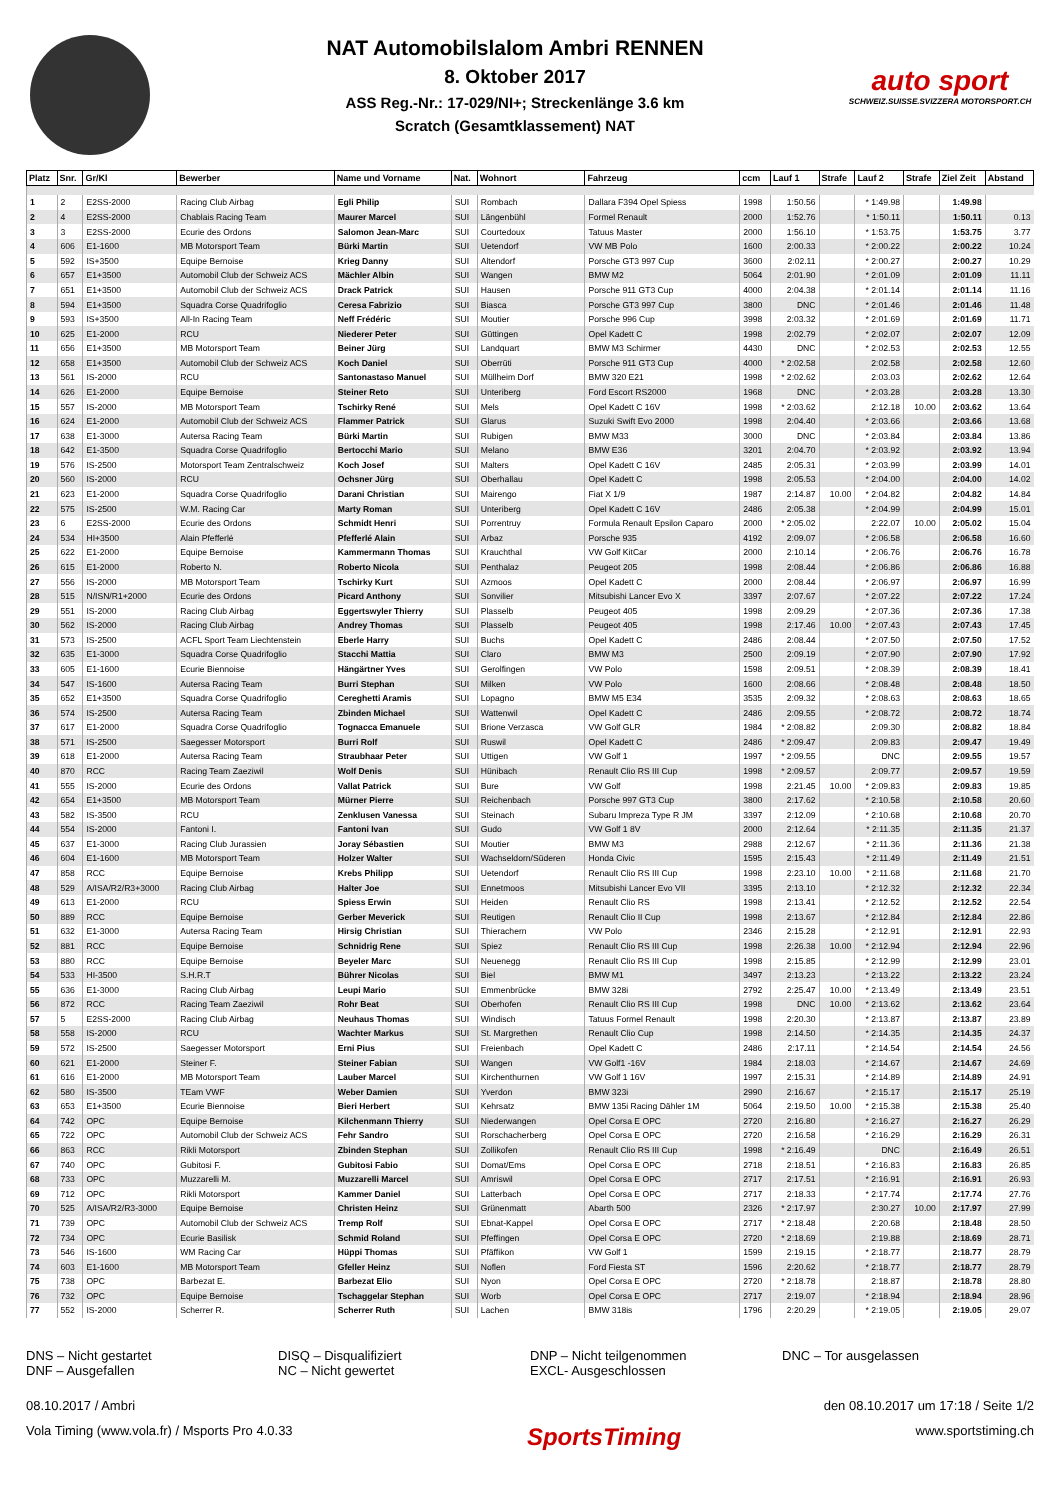NAT Automobilslalom Ambri RENNEN
8. Oktober 2017
ASS Reg.-Nr.: 17-029/NI+; Streckenlänge 3.6 km
Scratch (Gesamtklassement) NAT
auto sport
SCHWEIZ.SUISSE.SVIZZERA MOTORSPORT.CH
| Platz | Snr. | Gr/Kl | Bewerber | Name und Vorname | Nat. | Wohnort | Fahrzeug | ccm | Lauf 1 | Strafe | Lauf 2 | Strafe | Ziel Zeit | Abstand |
| --- | --- | --- | --- | --- | --- | --- | --- | --- | --- | --- | --- | --- | --- | --- |
| 1 | 2 | E2SS-2000 | Racing Club Airbag | Egli Philip | SUI | Rombach | Dallara F394 Opel Spiess | 1998 | 1:50.56 | | * 1:49.98 | | 1:49.98 | |
| 2 | 4 | E2SS-2000 | Chablais Racing Team | Maurer Marcel | SUI | Längenbühl | Formel Renault | 2000 | 1:52.76 | | * 1:50.11 | | 1:50.11 | 0.13 |
| 3 | 3 | E2SS-2000 | Ecurie des Ordons | Salomon Jean-Marc | SUI | Courtedoux | Tatuus Master | 2000 | 1:56.10 | | * 1:53.75 | | 1:53.75 | 3.77 |
| 4 | 606 | E1-1600 | MB Motorsport Team | Bürki Martin | SUI | Uetendorf | VW MB Polo | 1600 | 2:00.33 | | * 2:00.22 | | 2:00.22 | 10.24 |
| 5 | 592 | IS+3500 | Equipe Bernoise | Krieg Danny | SUI | Altendorf | Porsche GT3 997 Cup | 3600 | 2:02.11 | | * 2:00.27 | | 2:00.27 | 10.29 |
| 6 | 657 | E1+3500 | Automobil Club der Schweiz ACS | Mächler Albin | SUI | Wangen | BMW M2 | 5064 | 2:01.90 | | * 2:01.09 | | 2:01.09 | 11.11 |
| 7 | 651 | E1+3500 | Automobil Club der Schweiz ACS | Drack Patrick | SUI | Hausen | Porsche 911 GT3 Cup | 4000 | 2:04.38 | | * 2:01.14 | | 2:01.14 | 11.16 |
| 8 | 594 | E1+3500 | Squadra Corse Quadrifoglio | Ceresa Fabrizio | SUI | Biasca | Porsche GT3 997 Cup | 3800 | DNC | | * 2:01.46 | | 2:01.46 | 11.48 |
| 9 | 593 | IS+3500 | All-In Racing Team | Neff Frédéric | SUI | Moutier | Porsche 996 Cup | 3998 | 2:03.32 | | * 2:01.69 | | 2:01.69 | 11.71 |
| 10 | 625 | E1-2000 | RCU | Niederer Peter | SUI | Güttingen | Opel Kadett C | 1998 | 2:02.79 | | * 2:02.07 | | 2:02.07 | 12.09 |
| 11 | 656 | E1+3500 | MB Motorsport Team | Beiner Jürg | SUI | Landquart | BMW M3 Schirmer | 4430 | DNC | | * 2:02.53 | | 2:02.53 | 12.55 |
| 12 | 658 | E1+3500 | Automobil Club der Schweiz ACS | Koch Daniel | SUI | Oberrüti | Porsche 911 GT3 Cup | 4000 | * 2:02.58 | | 2:02.58 | | 2:02.58 | 12.60 |
| 13 | 561 | IS-2000 | RCU | Santonastaso Manuel | SUI | Müllheim Dorf | BMW 320 E21 | 1998 | * 2:02.62 | | 2:03.03 | | 2:02.62 | 12.64 |
| 14 | 626 | E1-2000 | Equipe Bernoise | Steiner Reto | SUI | Unteriberg | Ford Escort RS2000 | 1968 | DNC | | * 2:03.28 | | 2:03.28 | 13.30 |
| 15 | 557 | IS-2000 | MB Motorsport Team | Tschirky René | SUI | Mels | Opel Kadett C 16V | 1998 | * 2:03.62 | | 2:12.18 | 10.00 | 2:03.62 | 13.64 |
| 16 | 624 | E1-2000 | Automobil Club der Schweiz ACS | Flammer Patrick | SUI | Glarus | Suzuki Swift Evo 2000 | 1998 | 2:04.40 | | * 2:03.66 | | 2:03.66 | 13.68 |
| 17 | 638 | E1-3000 | Autersa Racing Team | Bürki Martin | SUI | Rubigen | BMW M33 | 3000 | DNC | | * 2:03.84 | | 2:03.84 | 13.86 |
| 18 | 642 | E1-3500 | Squadra Corse Quadrifoglio | Bertocchi Mario | SUI | Melano | BMW E36 | 3201 | 2:04.70 | | * 2:03.92 | | 2:03.92 | 13.94 |
| 19 | 576 | IS-2500 | Motorsport Team Zentralschweiz | Koch Josef | SUI | Malters | Opel Kadett C 16V | 2485 | 2:05.31 | | * 2:03.99 | | 2:03.99 | 14.01 |
| 20 | 560 | IS-2000 | RCU | Ochsner Jürg | SUI | Oberhallau | Opel Kadett C | 1998 | 2:05.53 | | * 2:04.00 | | 2:04.00 | 14.02 |
| 21 | 623 | E1-2000 | Squadra Corse Quadrifoglio | Darani Christian | SUI | Mairengo | Fiat X 1/9 | 1987 | 2:14.87 | 10.00 | * 2:04.82 | | 2:04.82 | 14.84 |
| 22 | 575 | IS-2500 | W.M. Racing Car | Marty Roman | SUI | Unteriberg | Opel Kadett C 16V | 2486 | 2:05.38 | | * 2:04.99 | | 2:04.99 | 15.01 |
| 23 | 6 | E2SS-2000 | Ecurie des Ordons | Schmidt Henri | SUI | Porrentruy | Formula Renault Epsilon Caparo | 2000 | * 2:05.02 | | 2:22.07 | 10.00 | 2:05.02 | 15.04 |
| 24 | 534 | HI+3500 | Alain Pfefferlé | Pfefferlé Alain | SUI | Arbaz | Porsche 935 | 4192 | 2:09.07 | | * 2:06.58 | | 2:06.58 | 16.60 |
| 25 | 622 | E1-2000 | Equipe Bernoise | Kammermann Thomas | SUI | Krauchthal | VW Golf KitCar | 2000 | 2:10.14 | | * 2:06.76 | | 2:06.76 | 16.78 |
| 26 | 615 | E1-2000 | Roberto N. | Roberto Nicola | SUI | Penthalaz | Peugeot 205 | 1998 | 2:08.44 | | * 2:06.86 | | 2:06.86 | 16.88 |
| 27 | 556 | IS-2000 | MB Motorsport Team | Tschirky Kurt | SUI | Azmoos | Opel Kadett C | 2000 | 2:08.44 | | * 2:06.97 | | 2:06.97 | 16.99 |
| 28 | 515 | N/ISN/R1+2000 | Ecurie des Ordons | Picard Anthony | SUI | Sonvilier | Mitsubishi Lancer Evo X | 3397 | 2:07.67 | | * 2:07.22 | | 2:07.22 | 17.24 |
| 29 | 551 | IS-2000 | Racing Club Airbag | Eggertswyler Thierry | SUI | Plasselb | Peugeot 405 | 1998 | 2:09.29 | | * 2:07.36 | | 2:07.36 | 17.38 |
| 30 | 562 | IS-2000 | Racing Club Airbag | Andrey Thomas | SUI | Plasselb | Peugeot 405 | 1998 | 2:17.46 | 10.00 | * 2:07.43 | | 2:07.43 | 17.45 |
| 31 | 573 | IS-2500 | ACFL Sport Team Liechtenstein | Eberle Harry | SUI | Buchs | Opel Kadett C | 2486 | 2:08.44 | | * 2:07.50 | | 2:07.50 | 17.52 |
| 32 | 635 | E1-3000 | Squadra Corse Quadrifoglio | Stacchi Mattia | SUI | Claro | BMW M3 | 2500 | 2:09.19 | | * 2:07.90 | | 2:07.90 | 17.92 |
| 33 | 605 | E1-1600 | Ecurie Biennoise | Hängärtner Yves | SUI | Gerolfingen | VW Polo | 1598 | 2:09.51 | | * 2:08.39 | | 2:08.39 | 18.41 |
| 34 | 547 | IS-1600 | Autersa Racing Team | Burri Stephan | SUI | Milken | VW Polo | 1600 | 2:08.66 | | * 2:08.48 | | 2:08.48 | 18.50 |
| 35 | 652 | E1+3500 | Squadra Corse Quadrifoglio | Cereghetti Aramis | SUI | Lopagno | BMW M5 E34 | 3535 | 2:09.32 | | * 2:08.63 | | 2:08.63 | 18.65 |
| 36 | 574 | IS-2500 | Autersa Racing Team | Zbinden Michael | SUI | Wattenwil | Opel Kadett C | 2486 | 2:09.55 | | * 2:08.72 | | 2:08.72 | 18.74 |
| 37 | 617 | E1-2000 | Squadra Corse Quadrifoglio | Tognacca Emanuele | SUI | Brione Verzasca | VW Golf GLR | 1984 | * 2:08.82 | | 2:09.30 | | 2:08.82 | 18.84 |
| 38 | 571 | IS-2500 | Saegesser Motorsport | Burri Rolf | SUI | Ruswil | Opel Kadett C | 2486 | * 2:09.47 | | 2:09.83 | | 2:09.47 | 19.49 |
| 39 | 618 | E1-2000 | Autersa Racing Team | Straubhaar Peter | SUI | Uttigen | VW Golf 1 | 1997 | * 2:09.55 | | DNC | | 2:09.55 | 19.57 |
| 40 | 870 | RCC | Racing Team Zaeziwil | Wolf Denis | SUI | Hünibach | Renault Clio RS III Cup | 1998 | * 2:09.57 | | 2:09.77 | | 2:09.57 | 19.59 |
| 41 | 555 | IS-2000 | Ecurie des Ordons | Vallat Patrick | SUI | Bure | VW Golf | 1998 | 2:21.45 | 10.00 | * 2:09.83 | | 2:09.83 | 19.85 |
| 42 | 654 | E1+3500 | MB Motorsport Team | Mürner Pierre | SUI | Reichenbach | Porsche 997 GT3 Cup | 3800 | 2:17.62 | | * 2:10.58 | | 2:10.58 | 20.60 |
| 43 | 582 | IS-3500 | RCU | Zenklusen Vanessa | SUI | Steinach | Subaru Impreza Type R JM | 3397 | 2:12.09 | | * 2:10.68 | | 2:10.68 | 20.70 |
| 44 | 554 | IS-2000 | Fantoni I. | Fantoni Ivan | SUI | Gudo | VW Golf 1 8V | 2000 | 2:12.64 | | * 2:11.35 | | 2:11.35 | 21.37 |
| 45 | 637 | E1-3000 | Racing Club Jurassien | Joray Sébastien | SUI | Moutier | BMW M3 | 2988 | 2:12.67 | | * 2:11.36 | | 2:11.36 | 21.38 |
| 46 | 604 | E1-1600 | MB Motorsport Team | Holzer Walter | SUI | Wachseldorn/Süderen | Honda Civic | 1595 | 2:15.43 | | * 2:11.49 | | 2:11.49 | 21.51 |
| 47 | 858 | RCC | Equipe Bernoise | Krebs Philipp | SUI | Uetendorf | Renault Clio RS III Cup | 1998 | 2:23.10 | 10.00 | * 2:11.68 | | 2:11.68 | 21.70 |
| 48 | 529 | A/ISA/R2/R3+3000 | Racing Club Airbag | Halter Joe | SUI | Ennetmoos | Mitsubishi Lancer Evo VII | 3395 | 2:13.10 | | * 2:12.32 | | 2:12.32 | 22.34 |
| 49 | 613 | E1-2000 | RCU | Spiess Erwin | SUI | Heiden | Renault Clio RS | 1998 | 2:13.41 | | * 2:12.52 | | 2:12.52 | 22.54 |
| 50 | 889 | RCC | Equipe Bernoise | Gerber Meverick | SUI | Reutigen | Renault Clio II Cup | 1998 | 2:13.67 | | * 2:12.84 | | 2:12.84 | 22.86 |
| 51 | 632 | E1-3000 | Autersa Racing Team | Hirsig Christian | SUI | Thierachern | VW Polo | 2346 | 2:15.28 | | * 2:12.91 | | 2:12.91 | 22.93 |
| 52 | 881 | RCC | Equipe Bernoise | Schnidrig Rene | SUI | Spiez | Renault Clio RS III Cup | 1998 | 2:26.38 | 10.00 | * 2:12.94 | | 2:12.94 | 22.96 |
| 53 | 880 | RCC | Equipe Bernoise | Beyeler Marc | SUI | Neuenegg | Renault Clio RS III Cup | 1998 | 2:15.85 | | * 2:12.99 | | 2:12.99 | 23.01 |
| 54 | 533 | HI-3500 | S.H.R.T | Bührer Nicolas | SUI | Biel | BMW M1 | 3497 | 2:13.23 | | * 2:13.22 | | 2:13.22 | 23.24 |
| 55 | 636 | E1-3000 | Racing Club Airbag | Leupi Mario | SUI | Emmenbrücke | BMW 328i | 2792 | 2:25.47 | 10.00 | * 2:13.49 | | 2:13.49 | 23.51 |
| 56 | 872 | RCC | Racing Team Zaeziwil | Rohr Beat | SUI | Oberhofen | Renault Clio RS III Cup | 1998 | DNC | 10.00 | * 2:13.62 | | 2:13.62 | 23.64 |
| 57 | 5 | E2SS-2000 | Racing Club Airbag | Neuhaus Thomas | SUI | Windisch | Tatuus Formel Renault | 1998 | 2:20.30 | | * 2:13.87 | | 2:13.87 | 23.89 |
| 58 | 558 | IS-2000 | RCU | Wachter Markus | SUI | St. Margrethen | Renault Clio Cup | 1998 | 2:14.50 | | * 2:14.35 | | 2:14.35 | 24.37 |
| 59 | 572 | IS-2500 | Saegesser Motorsport | Erni Pius | SUI | Freienbach | Opel Kadett C | 2486 | 2:17.11 | | * 2:14.54 | | 2:14.54 | 24.56 |
| 60 | 621 | E1-2000 | Steiner F. | Steiner Fabian | SUI | Wangen | VW Golf1 -16V | 1984 | 2:18.03 | | * 2:14.67 | | 2:14.67 | 24.69 |
| 61 | 616 | E1-2000 | MB Motorsport Team | Lauber Marcel | SUI | Kirchenthurnen | VW Golf 1 16V | 1997 | 2:15.31 | | * 2:14.89 | | 2:14.89 | 24.91 |
| 62 | 580 | IS-3500 | TEam VWF | Weber Damien | SUI | Yverdon | BMW 323i | 2990 | 2:16.67 | | * 2:15.17 | | 2:15.17 | 25.19 |
| 63 | 653 | E1+3500 | Ecurie Biennoise | Bieri Herbert | SUI | Kehrsatz | BMW 135i Racing Dähler 1M | 5064 | 2:19.50 | 10.00 | * 2:15.38 | | 2:15.38 | 25.40 |
| 64 | 742 | OPC | Equipe Bernoise | Kilchenmann Thierry | SUI | Niederwangen | Opel Corsa E OPC | 2720 | 2:16.80 | | * 2:16.27 | | 2:16.27 | 26.29 |
| 65 | 722 | OPC | Automobil Club der Schweiz ACS | Fehr Sandro | SUI | Rorschacherberg | Opel Corsa E OPC | 2720 | 2:16.58 | | * 2:16.29 | | 2:16.29 | 26.31 |
| 66 | 863 | RCC | Rikli Motorsport | Zbinden Stephan | SUI | Zollikofen | Renault Clio RS III Cup | 1998 | * 2:16.49 | | DNC | | 2:16.49 | 26.51 |
| 67 | 740 | OPC | Gubitosi F. | Gubitosi Fabio | SUI | Domat/Ems | Opel Corsa E OPC | 2718 | 2:18.51 | | * 2:16.83 | | 2:16.83 | 26.85 |
| 68 | 733 | OPC | Muzzarelli M. | Muzzarelli Marcel | SUI | Amriswil | Opel Corsa E OPC | 2717 | 2:17.51 | | * 2:16.91 | | 2:16.91 | 26.93 |
| 69 | 712 | OPC | Rikli Motorsport | Kammer Daniel | SUI | Latterbach | Opel Corsa E OPC | 2717 | 2:18.33 | | * 2:17.74 | | 2:17.74 | 27.76 |
| 70 | 525 | A/ISA/R2/R3-3000 | Equipe Bernoise | Christen Heinz | SUI | Grünenmatt | Abarth 500 | 2326 | * 2:17.97 | | 2:30.27 | 10.00 | 2:17.97 | 27.99 |
| 71 | 739 | OPC | Automobil Club der Schweiz ACS | Tremp Rolf | SUI | Ebnat-Kappel | Opel Corsa E OPC | 2717 | * 2:18.48 | | 2:20.68 | | 2:18.48 | 28.50 |
| 72 | 734 | OPC | Ecurie Basilisk | Schmid Roland | SUI | Pfeffingen | Opel Corsa E OPC | 2720 | * 2:18.69 | | 2:19.88 | | 2:18.69 | 28.71 |
| 73 | 546 | IS-1600 | WM Racing Car | Hüppi Thomas | SUI | Pfäffikon | VW Golf 1 | 1599 | 2:19.15 | | * 2:18.77 | | 2:18.77 | 28.79 |
| 74 | 603 | E1-1600 | MB Motorsport Team | Gfeller Heinz | SUI | Noflen | Ford Fiesta ST | 1596 | 2:20.62 | | * 2:18.77 | | 2:18.77 | 28.79 |
| 75 | 738 | OPC | Barbezat E. | Barbezat Elio | SUI | Nyon | Opel Corsa E OPC | 2720 | * 2:18.78 | | 2:18.87 | | 2:18.78 | 28.80 |
| 76 | 732 | OPC | Equipe Bernoise | Tschaggelar Stephan | SUI | Worb | Opel Corsa E OPC | 2717 | 2:19.07 | | * 2:18.94 | | 2:18.94 | 28.96 |
| 77 | 552 | IS-2000 | Scherrer R. | Scherrer Ruth | SUI | Lachen | BMW 318is | 1796 | 2:20.29 | | * 2:19.05 | | 2:19.05 | 29.07 |
DNS – Nicht gestartet
DNF – Ausgefallen
DISQ – Disqualifiziert
NC – Nicht gewertet
DNP – Nicht teilgenommen
EXCL- Ausgeschlossen
DNC – Tor ausgelassen
08.10.2017 / Ambri den 08.10.2017 um 17:18 / Seite 1/2
Vola Timing (www.vola.fr) / Msports Pro 4.0.33 SportsTiming www.sportstiming.ch